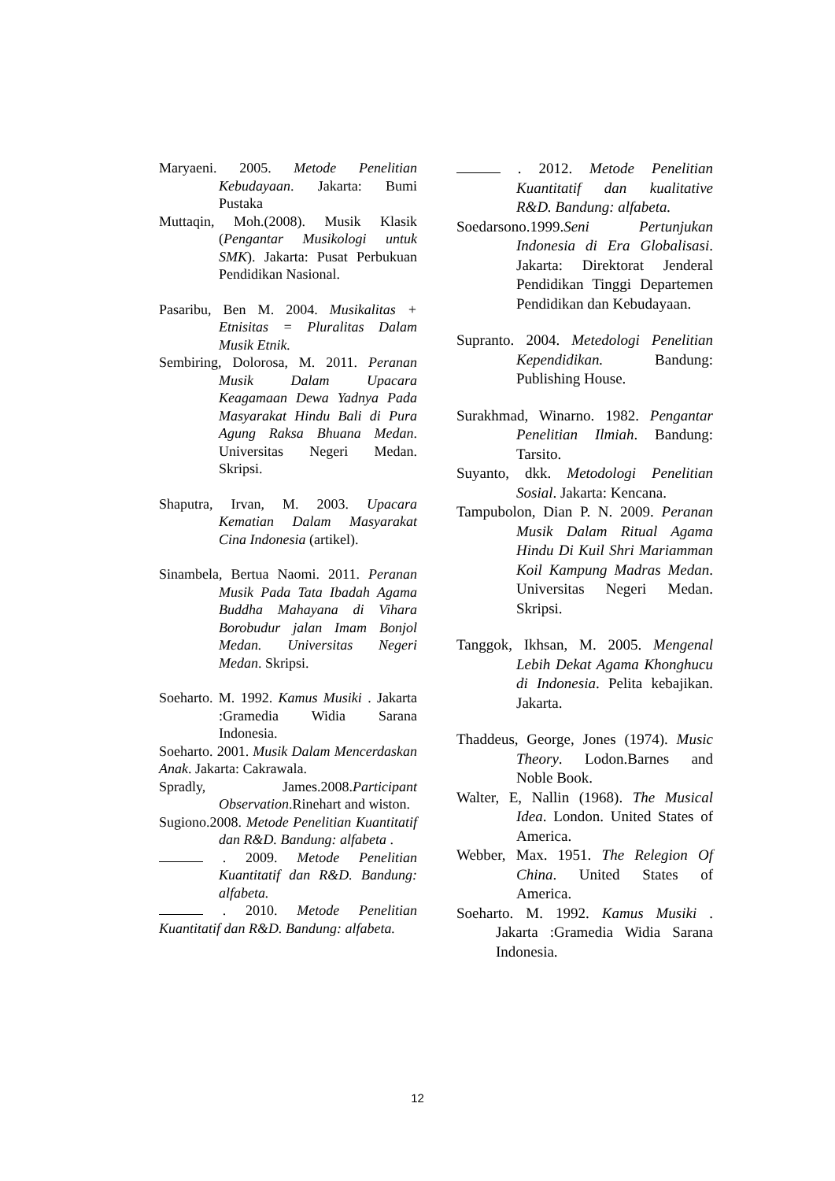Maryaeni. 2005. Metode Penelitian Kebudayaan. Jakarta: Bumi Pustaka
Muttaqin, Moh.(2008). Musik Klasik (Pengantar Musikologi untuk SMK). Jakarta: Pusat Perbukuan Pendidikan Nasional.
Pasaribu, Ben M. 2004. Musikalitas + Etnisitas = Pluralitas Dalam Musik Etnik.
Sembiring, Dolorosa, M. 2011. Peranan Musik Dalam Upacara Keagamaan Dewa Yadnya Pada Masyarakat Hindu Bali di Pura Agung Raksa Bhuana Medan. Universitas Negeri Medan. Skripsi.
Shaputra, Irvan, M. 2003. Upacara Kematian Dalam Masyarakat Cina Indonesia (artikel).
Sinambela, Bertua Naomi. 2011. Peranan Musik Pada Tata Ibadah Agama Buddha Mahayana di Vihara Borobudur jalan Imam Bonjol Medan. Universitas Negeri Medan. Skripsi.
Soeharto. M. 1992. Kamus Musiki . Jakarta :Gramedia Widia Sarana Indonesia.
Soeharto. 2001. Musik Dalam Mencerdaskan Anak. Jakarta: Cakrawala.
Spradly, James.2008.Participant Observation.Rinehart and wiston.
Sugiono.2008. Metode Penelitian Kuantitatif dan R&D. Bandung: alfabeta .
. 2009. Metode Penelitian Kuantitatif dan R&D. Bandung: alfabeta.
. 2010. Metode Penelitian Kuantitatif dan R&D. Bandung: alfabeta.
. 2012. Metode Penelitian Kuantitatif dan kualitative R&D. Bandung: alfabeta.
Soedarsono.1999.Seni Pertunjukan Indonesia di Era Globalisasi. Jakarta: Direktorat Jenderal Pendidikan Tinggi Departemen Pendidikan dan Kebudayaan.
Supranto. 2004. Metedologi Penelitian Kependidikan. Bandung: Publishing House.
Surakhmad, Winarno. 1982. Pengantar Penelitian Ilmiah. Bandung: Tarsito.
Suyanto, dkk. Metodologi Penelitian Sosial. Jakarta: Kencana.
Tampubolon, Dian P. N. 2009. Peranan Musik Dalam Ritual Agama Hindu Di Kuil Shri Mariamman Koil Kampung Madras Medan. Universitas Negeri Medan. Skripsi.
Tanggok, Ikhsan, M. 2005. Mengenal Lebih Dekat Agama Khonghucu di Indonesia. Pelita kebajikan. Jakarta.
Thaddeus, George, Jones (1974). Music Theory. Lodon.Barnes and Noble Book.
Walter, E, Nallin (1968). The Musical Idea. London. United States of America.
Webber, Max. 1951. The Relegion Of China. United States of America.
Soeharto. M. 1992. Kamus Musiki . Jakarta :Gramedia Widia Sarana Indonesia.
12